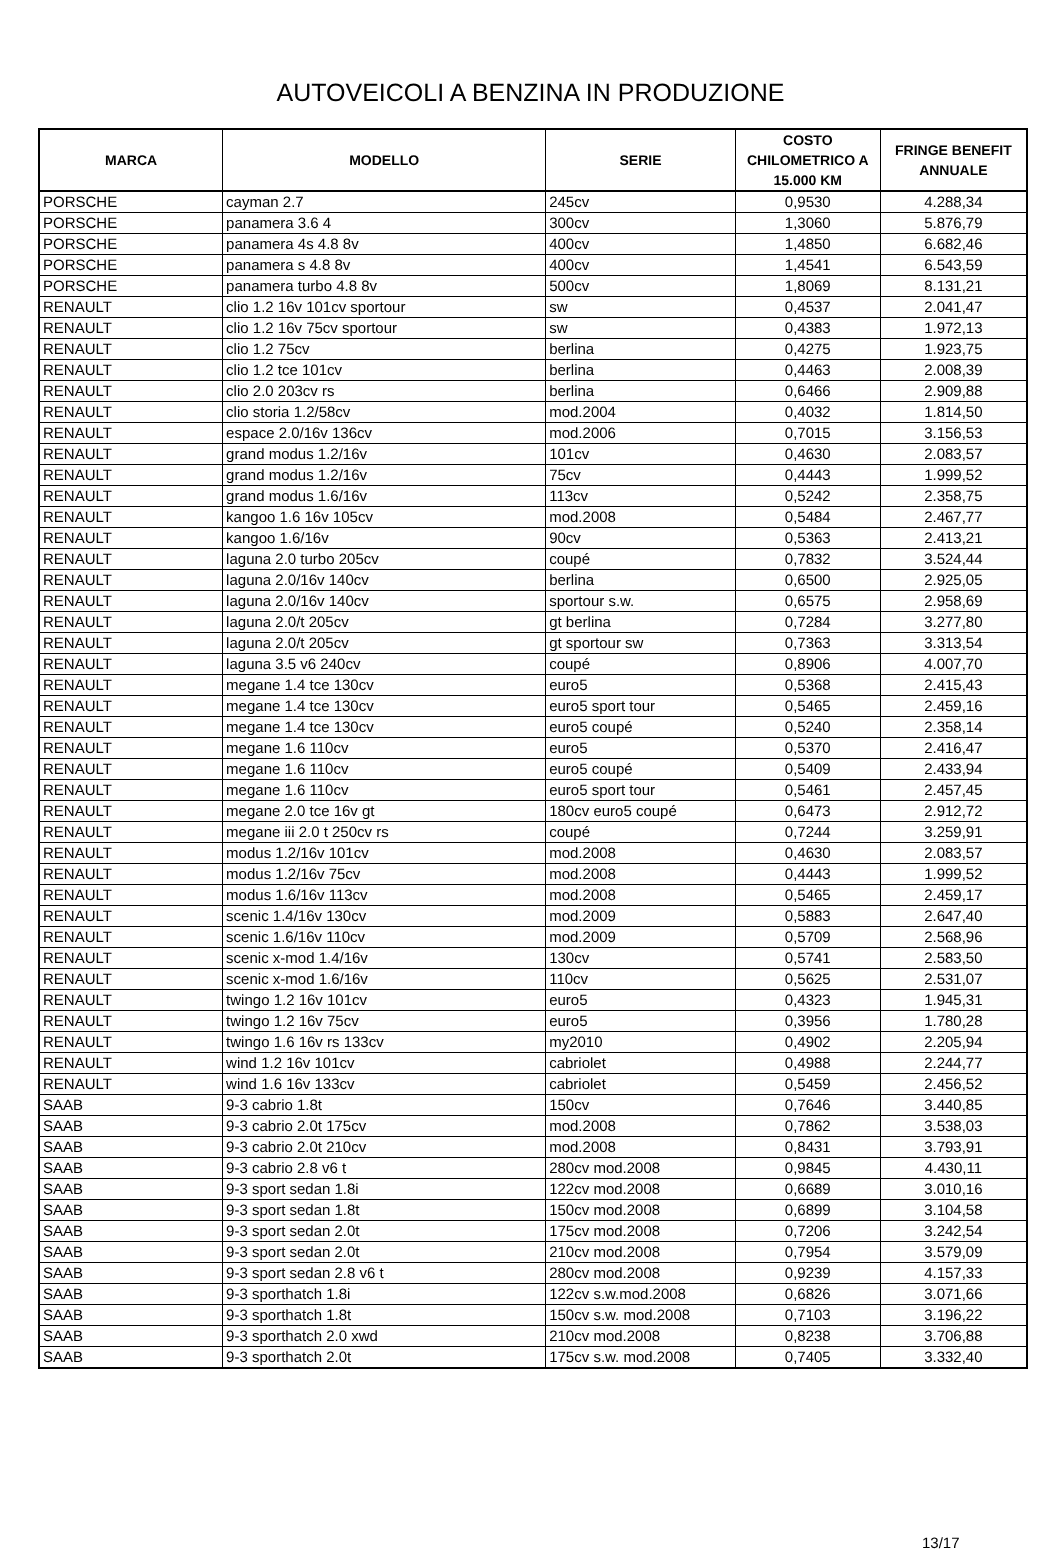AUTOVEICOLI A BENZINA IN PRODUZIONE
| MARCA | MODELLO | SERIE | COSTO CHILOMETRICO A 15.000 KM | FRINGE BENEFIT ANNUALE |
| --- | --- | --- | --- | --- |
| PORSCHE | cayman 2.7 | 245cv | 0,9530 | 4.288,34 |
| PORSCHE | panamera 3.6 4 | 300cv | 1,3060 | 5.876,79 |
| PORSCHE | panamera 4s 4.8 8v | 400cv | 1,4850 | 6.682,46 |
| PORSCHE | panamera s 4.8 8v | 400cv | 1,4541 | 6.543,59 |
| PORSCHE | panamera turbo 4.8 8v | 500cv | 1,8069 | 8.131,21 |
| RENAULT | clio 1.2 16v 101cv sportour | sw | 0,4537 | 2.041,47 |
| RENAULT | clio 1.2 16v 75cv sportour | sw | 0,4383 | 1.972,13 |
| RENAULT | clio 1.2 75cv | berlina | 0,4275 | 1.923,75 |
| RENAULT | clio 1.2 tce 101cv | berlina | 0,4463 | 2.008,39 |
| RENAULT | clio 2.0 203cv rs | berlina | 0,6466 | 2.909,88 |
| RENAULT | clio storia 1.2/58cv | mod.2004 | 0,4032 | 1.814,50 |
| RENAULT | espace 2.0/16v 136cv | mod.2006 | 0,7015 | 3.156,53 |
| RENAULT | grand modus 1.2/16v | 101cv | 0,4630 | 2.083,57 |
| RENAULT | grand modus 1.2/16v | 75cv | 0,4443 | 1.999,52 |
| RENAULT | grand modus 1.6/16v | 113cv | 0,5242 | 2.358,75 |
| RENAULT | kangoo 1.6 16v 105cv | mod.2008 | 0,5484 | 2.467,77 |
| RENAULT | kangoo 1.6/16v | 90cv | 0,5363 | 2.413,21 |
| RENAULT | laguna 2.0 turbo 205cv | coupé | 0,7832 | 3.524,44 |
| RENAULT | laguna 2.0/16v 140cv | berlina | 0,6500 | 2.925,05 |
| RENAULT | laguna 2.0/16v 140cv | sportour s.w. | 0,6575 | 2.958,69 |
| RENAULT | laguna 2.0/t 205cv | gt berlina | 0,7284 | 3.277,80 |
| RENAULT | laguna 2.0/t 205cv | gt sportour sw | 0,7363 | 3.313,54 |
| RENAULT | laguna 3.5 v6 240cv | coupé | 0,8906 | 4.007,70 |
| RENAULT | megane 1.4 tce 130cv | euro5 | 0,5368 | 2.415,43 |
| RENAULT | megane 1.4 tce 130cv | euro5 sport tour | 0,5465 | 2.459,16 |
| RENAULT | megane 1.4 tce 130cv | euro5 coupé | 0,5240 | 2.358,14 |
| RENAULT | megane 1.6 110cv | euro5 | 0,5370 | 2.416,47 |
| RENAULT | megane 1.6 110cv | euro5 coupé | 0,5409 | 2.433,94 |
| RENAULT | megane 1.6 110cv | euro5 sport tour | 0,5461 | 2.457,45 |
| RENAULT | megane 2.0 tce 16v gt | 180cv euro5 coupé | 0,6473 | 2.912,72 |
| RENAULT | megane iii 2.0 t 250cv rs | coupé | 0,7244 | 3.259,91 |
| RENAULT | modus 1.2/16v 101cv | mod.2008 | 0,4630 | 2.083,57 |
| RENAULT | modus 1.2/16v 75cv | mod.2008 | 0,4443 | 1.999,52 |
| RENAULT | modus 1.6/16v 113cv | mod.2008 | 0,5465 | 2.459,17 |
| RENAULT | scenic 1.4/16v 130cv | mod.2009 | 0,5883 | 2.647,40 |
| RENAULT | scenic 1.6/16v 110cv | mod.2009 | 0,5709 | 2.568,96 |
| RENAULT | scenic x-mod 1.4/16v | 130cv | 0,5741 | 2.583,50 |
| RENAULT | scenic x-mod 1.6/16v | 110cv | 0,5625 | 2.531,07 |
| RENAULT | twingo 1.2 16v 101cv | euro5 | 0,4323 | 1.945,31 |
| RENAULT | twingo 1.2 16v 75cv | euro5 | 0,3956 | 1.780,28 |
| RENAULT | twingo 1.6 16v rs 133cv | my2010 | 0,4902 | 2.205,94 |
| RENAULT | wind 1.2 16v 101cv | cabriolet | 0,4988 | 2.244,77 |
| RENAULT | wind 1.6 16v 133cv | cabriolet | 0,5459 | 2.456,52 |
| SAAB | 9-3 cabrio 1.8t | 150cv | 0,7646 | 3.440,85 |
| SAAB | 9-3 cabrio 2.0t 175cv | mod.2008 | 0,7862 | 3.538,03 |
| SAAB | 9-3 cabrio 2.0t 210cv | mod.2008 | 0,8431 | 3.793,91 |
| SAAB | 9-3 cabrio 2.8 v6 t | 280cv mod.2008 | 0,9845 | 4.430,11 |
| SAAB | 9-3 sport sedan 1.8i | 122cv mod.2008 | 0,6689 | 3.010,16 |
| SAAB | 9-3 sport sedan 1.8t | 150cv mod.2008 | 0,6899 | 3.104,58 |
| SAAB | 9-3 sport sedan 2.0t | 175cv mod.2008 | 0,7206 | 3.242,54 |
| SAAB | 9-3 sport sedan 2.0t | 210cv mod.2008 | 0,7954 | 3.579,09 |
| SAAB | 9-3 sport sedan 2.8 v6 t | 280cv mod.2008 | 0,9239 | 4.157,33 |
| SAAB | 9-3 sporthatch 1.8i | 122cv s.w.mod.2008 | 0,6826 | 3.071,66 |
| SAAB | 9-3 sporthatch 1.8t | 150cv s.w. mod.2008 | 0,7103 | 3.196,22 |
| SAAB | 9-3 sporthatch 2.0 xwd | 210cv mod.2008 | 0,8238 | 3.706,88 |
| SAAB | 9-3 sporthatch 2.0t | 175cv s.w. mod.2008 | 0,7405 | 3.332,40 |
13/17